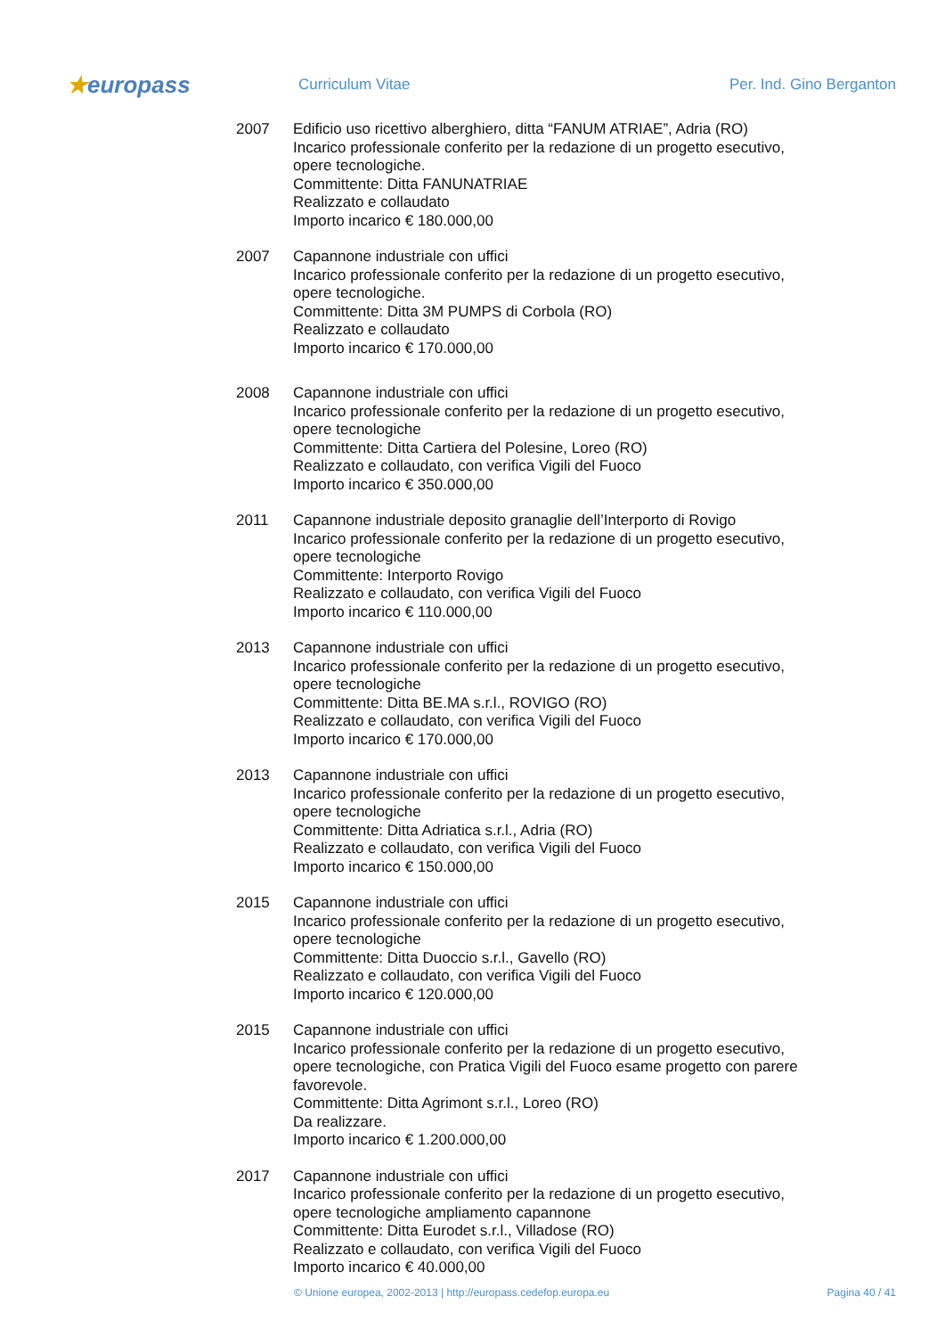★europass
Curriculum Vitae Per. Ind. Gino Berganton
2007 Edificio uso ricettivo alberghiero, ditta “FANUM ATRIAE”, Adria (RO)
Incarico professionale conferito per la redazione di un progetto esecutivo, opere tecnologiche.
Committente: Ditta FANUNATRIAE
Realizzato e collaudato
Importo incarico € 180.000,00
2007 Capannone industriale con uffici
Incarico professionale conferito per la redazione di un progetto esecutivo, opere tecnologiche.
Committente: Ditta 3M PUMPS di Corbola (RO)
Realizzato e collaudato
Importo incarico € 170.000,00
2008 Capannone industriale con uffici
Incarico professionale conferito per la redazione di un progetto esecutivo, opere tecnologiche
Committente: Ditta Cartiera del Polesine, Loreo (RO)
Realizzato e collaudato, con verifica Vigili del Fuoco
Importo incarico € 350.000,00
2011 Capannone industriale deposito granaglie dell’Interporto di Rovigo
Incarico professionale conferito per la redazione di un progetto esecutivo, opere tecnologiche
Committente: Interporto Rovigo
Realizzato e collaudato, con verifica Vigili del Fuoco
Importo incarico € 110.000,00
2013 Capannone industriale con uffici
Incarico professionale conferito per la redazione di un progetto esecutivo, opere tecnologiche
Committente: Ditta BE.MA s.r.l., ROVIGO (RO)
Realizzato e collaudato, con verifica Vigili del Fuoco
Importo incarico € 170.000,00
2013 Capannone industriale con uffici
Incarico professionale conferito per la redazione di un progetto esecutivo, opere tecnologiche
Committente: Ditta Adriatica s.r.l., Adria (RO)
Realizzato e collaudato, con verifica Vigili del Fuoco
Importo incarico € 150.000,00
2015 Capannone industriale con uffici
Incarico professionale conferito per la redazione di un progetto esecutivo, opere tecnologiche
Committente: Ditta Duoccio s.r.l., Gavello (RO)
Realizzato e collaudato, con verifica Vigili del Fuoco
Importo incarico € 120.000,00
2015 Capannone industriale con uffici
Incarico professionale conferito per la redazione di un progetto esecutivo, opere tecnologiche, con Pratica Vigili del Fuoco esame progetto con parere favorevole.
Committente: Ditta Agrimont s.r.l., Loreo (RO)
Da realizzare.
Importo incarico € 1.200.000,00
2017 Capannone industriale con uffici
Incarico professionale conferito per la redazione di un progetto esecutivo, opere tecnologiche ampliamento capannone
Committente: Ditta Eurodet s.r.l., Villadose (RO)
Realizzato e collaudato, con verifica Vigili del Fuoco
Importo incarico € 40.000,00
© Unione europea, 2002-2013 | http://europass.cedefop.europa.eu
Pagina 40 / 41